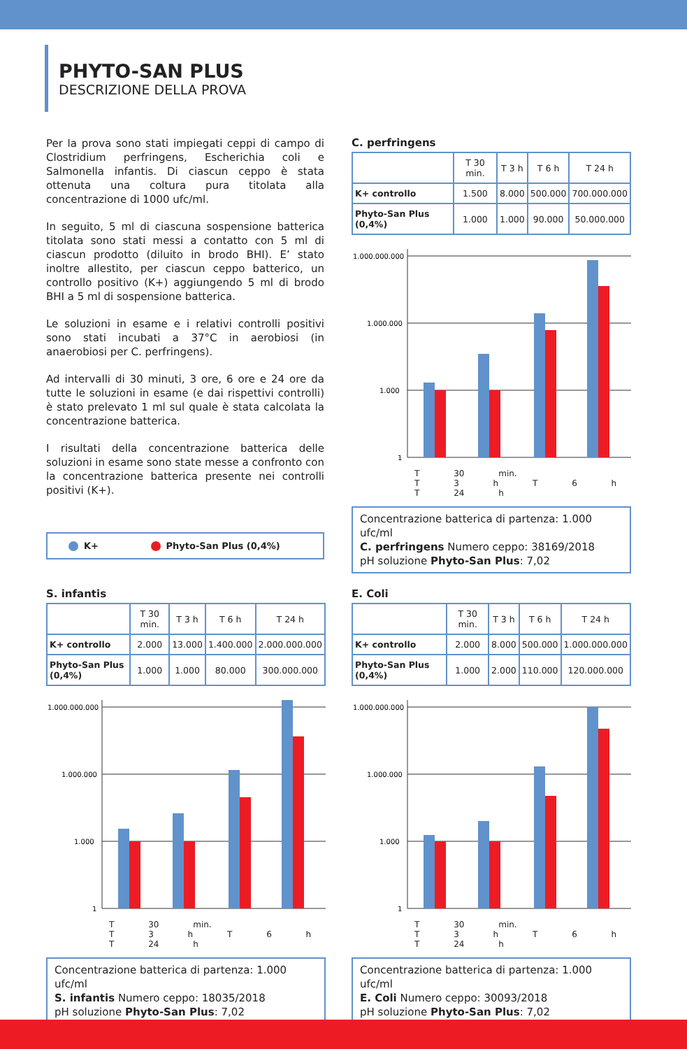PHYTO-SAN PLUS
DESCRIZIONE DELLA PROVA
Per la prova sono stati impiegati ceppi di campo di Clostridium perfringens, Escherichia coli e Salmonella infantis. Di ciascun ceppo è stata ottenuta una coltura pura titolata alla concentrazione di 1000 ufc/ml.
In seguito, 5 ml di ciascuna sospensione batterica titolata sono stati messi a contatto con 5 ml di ciascun prodotto (diluito in brodo BHI). E’ stato inoltre allestito, per ciascun ceppo batterico, un controllo positivo (K+) aggiungendo 5 ml di brodo BHI a 5 ml di sospensione batterica.
Le soluzioni in esame e i relativi controlli positivi sono stati incubati a 37°C in aerobiosi (in anaerobiosi per C. perfringens).
Ad intervalli di 30 minuti, 3 ore, 6 ore e 24 ore da tutte le soluzioni in esame (e dai rispettivi controlli) è stato prelevato 1 ml sul quale è stata calcolata la concentrazione batterica.
I risultati della concentrazione batterica delle soluzioni in esame sono state messe a confronto con la concentrazione batterica presente nei controlli positivi (K+).
K+ Phyto-San Plus (0,4%)
C. perfringens
| | T 30 min. | T 3 h | T 6 h | T 24 h |
| --- | --- | --- | --- | --- |
| K+ controllo | 1.500 | 8.000 | 500.000 | 700.000.000 |
| Phyto-San Plus (0,4%) | 1.000 | 1.000 | 90.000 | 50.000.000 |
1.000.000.000
1.000.000
1.000
1
T 30 min. T 3 h T 6 h T 24 h
Concentrazione batterica di partenza: 1.000 ufc/ml
C. perfringens Numero ceppo: 38169/2018
pH soluzione Phyto-San Plus: 7,02
S. infantis
| | T 30 min. | T 3 h | T 6 h | T 24 h |
| --- | --- | --- | --- | --- |
| K+ controllo | 2.000 | 13.000 | 1.400.000 | 2.000.000.000 |
| Phyto-San Plus (0,4%) | 1.000 | 1.000 | 80.000 | 300.000.000 |
1.000.000.000
1.000.000
1.000
1
T 30 min. T 3 h T 6 h T 24 h
Concentrazione batterica di partenza: 1.000 ufc/ml
S. infantis Numero ceppo: 18035/2018
pH soluzione Phyto-San Plus: 7,02
E. Coli
| | T 30 min. | T 3 h | T 6 h | T 24 h |
| --- | --- | --- | --- | --- |
| K+ controllo | 2.000 | 8.000 | 500.000 | 1.000.000.000 |
| Phyto-San Plus (0,4%) | 1.000 | 2.000 | 110.000 | 120.000.000 |
1.000.000.000
1.000.000
1.000
1
T 30 min. T 3 h T 6 h T 24 h
Concentrazione batterica di partenza: 1.000 ufc/ml
E. Coli Numero ceppo: 30093/2018
pH soluzione Phyto-San Plus: 7,02